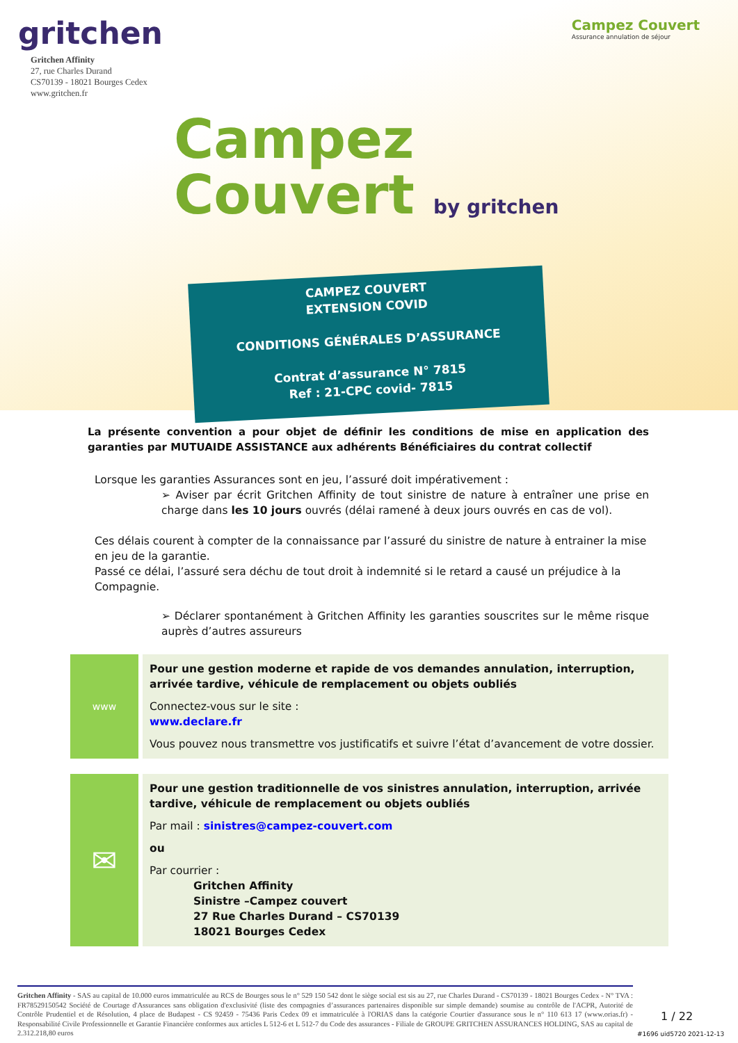gritchen
Gritchen Affinity
27, rue Charles Durand
CS70139 - 18021 Bourges Cedex
www.gritchen.fr
Campez Couvert
Assurance annulation de séjour
Campez
Couvert by gritchen
CAMPEZ COUVERT
EXTENSION COVID
CONDITIONS GÉNÉRALES D’ASSURANCE
Contrat d’assurance N° 7815
Ref : 21-CPC covid- 7815
La présente convention a pour objet de définir les conditions de mise en application des garanties par MUTUAIDE ASSISTANCE aux adhérents Bénéficiaires du contrat collectif
Lorsque les garanties Assurances sont en jeu, l’assuré doit impérativement :
➢ Aviser par écrit Gritchen Affinity de tout sinistre de nature à entraîner une prise en charge dans les 10 jours ouvrés (délai ramené à deux jours ouvrés en cas de vol).
Ces délais courent à compter de la connaissance par l’assuré du sinistre de nature à entrainer la mise en jeu de la garantie.
Passé ce délai, l’assuré sera déchu de tout droit à indemnité si le retard a causé un préjudice à la Compagnie.
➢ Déclarer spontanément à Gritchen Affinity les garanties souscrites sur le même risque auprès d’autres assureurs
www
Pour une gestion moderne et rapide de vos demandes annulation, interruption, arrivée tardive, véhicule de remplacement ou objets oubliés
Connectez-vous sur le site :
www.declare.fr
Vous pouvez nous transmettre vos justificatifs et suivre l’état d’avancement de votre dossier.
✉
Pour une gestion traditionnelle de vos sinistres annulation, interruption, arrivée tardive, véhicule de remplacement ou objets oubliés
Par mail : sinistres@campez-couvert.com
ou
Par courrier :
Gritchen Affinity
Sinistre –Campez couvert
27 Rue Charles Durand – CS70139
18021 Bourges Cedex
Gritchen Affinity - SAS au capital de 10.000 euros immatriculée au RCS de Bourges sous le n° 529 150 542 dont le siège social est sis au 27, rue Charles Durand - CS70139 - 18021 Bourges Cedex - N° TVA : FR78529150542 Société de Courtage d'Assurances sans obligation d'exclusivité (liste des compagnies d’assurances partenaires disponible sur simple demande) soumise au contrôle de l'ACPR, Autorité de Contrôle Prudentiel et de Résolution, 4 place de Budapest - CS 92459 - 75436 Paris Cedex 09 et immatriculée à l'ORIAS dans la catégorie Courtier d'assurance sous le n° 110 613 17 (www.orias.fr) - Responsabilité Civile Professionnelle et Garantie Financière conformes aux articles L 512-6 et L 512-7 du Code des assurances - Filiale de GROUPE GRITCHEN ASSURANCES HOLDING, SAS au capital de 2.312.218,80 euros
1 / 22
#1696 uid5720 2021-12-13